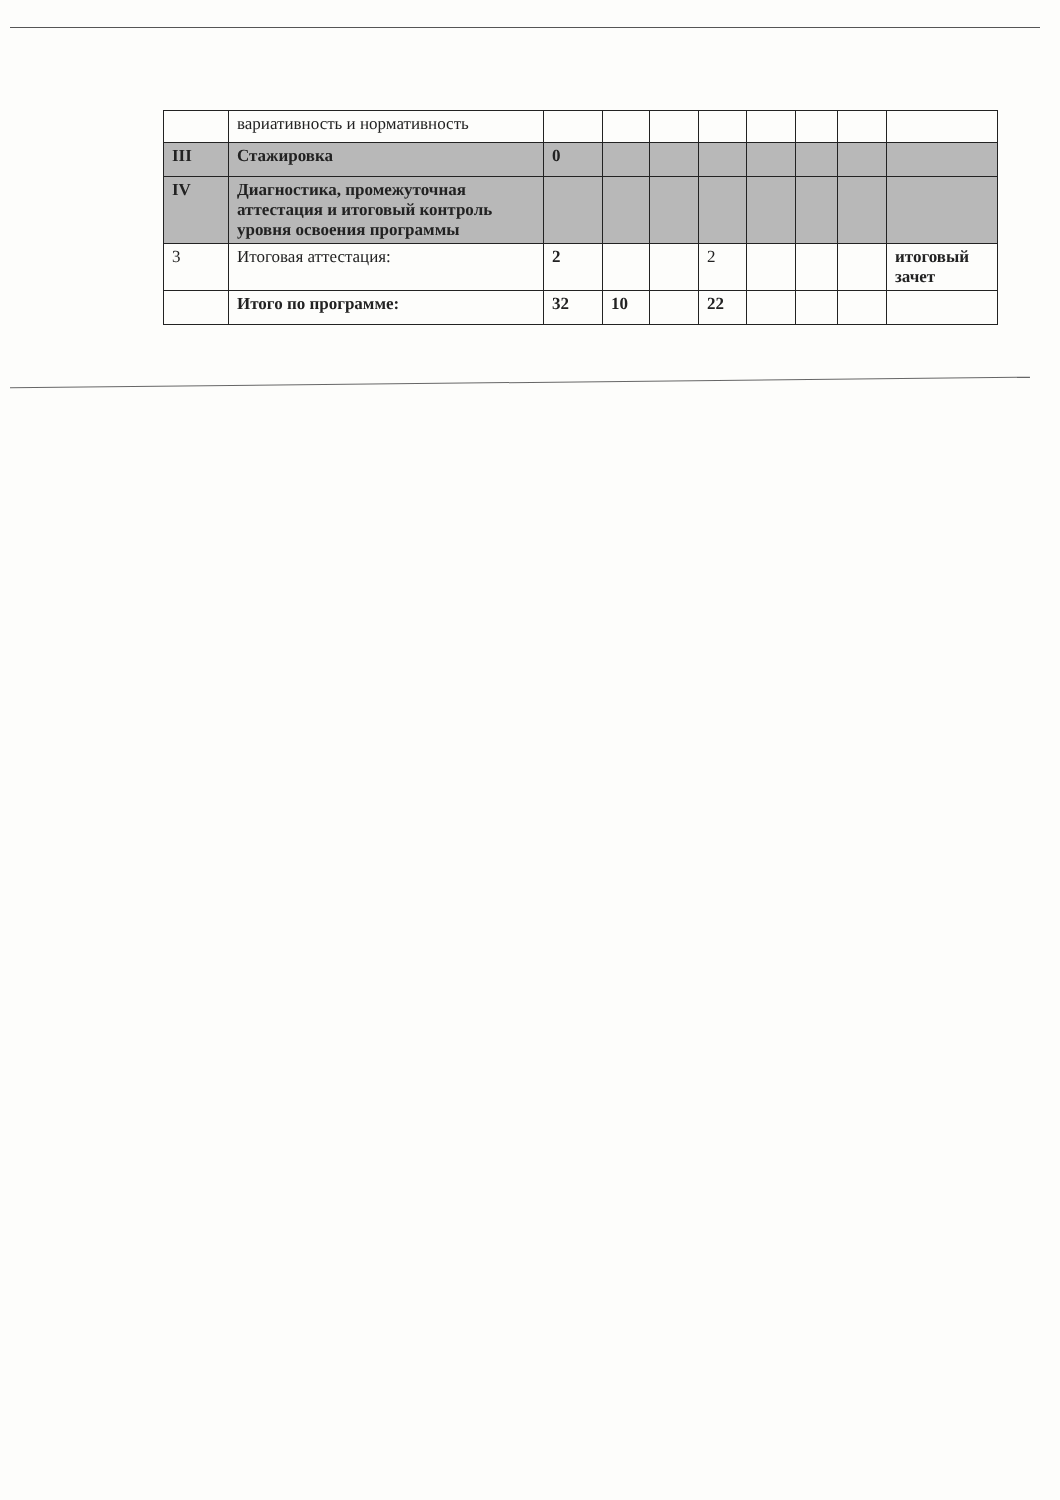| | вариативность и нормативность | | | | | | | | |
| III | Стажировка | 0 | | | | | | | |
| IV | Диагностика, промежуточная аттестация и итоговый контроль уровня освоения программы | | | | | | | | |
| 3 | Итоговая аттестация: | 2 | | | 2 | | | | итоговый зачет |
| | Итого по программе: | 32 | 10 | | 22 | | | | |